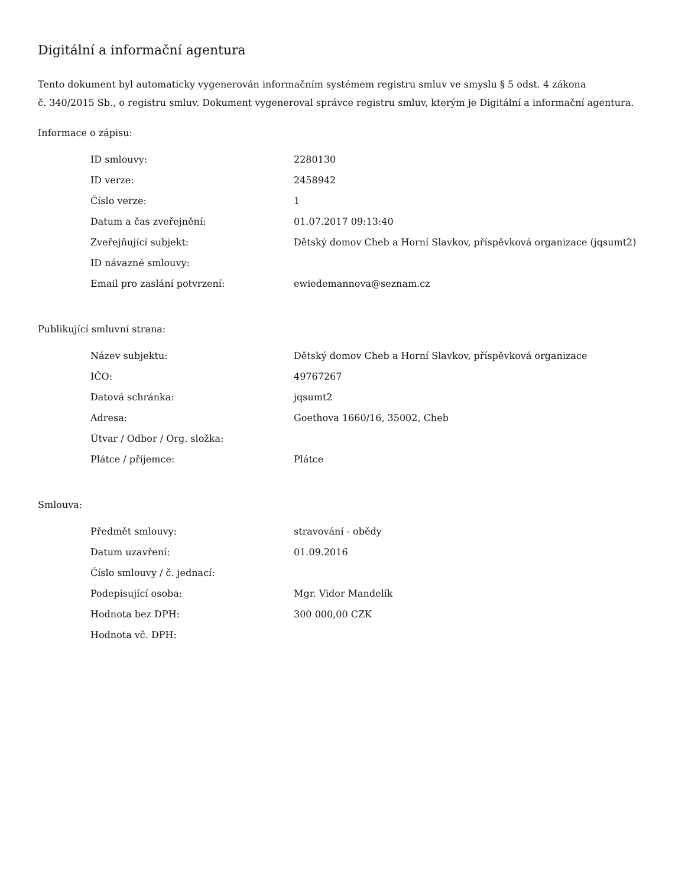Digitální a informační agentura
Tento dokument byl automaticky vygenerován informačním systémem registru smluv ve smyslu § 5 odst. 4 zákona
č. 340/2015 Sb., o registru smluv. Dokument vygeneroval správce registru smluv, kterým je Digitální a informační agentura.
Informace o zápisu:
| ID smlouvy: | 2280130 |
| ID verze: | 2458942 |
| Číslo verze: | 1 |
| Datum a čas zveřejnění: | 01.07.2017 09:13:40 |
| Zveřejňující subjekt: | Dětský domov Cheb a Horní Slavkov, příspěvková organizace (jqsumt2) |
| ID návazné smlouvy: | |
| Email pro zaslání potvrzení: | ewiedemannova@seznam.cz |
Publikující smluvní strana:
| Název subjektu: | Dětský domov Cheb a Horní Slavkov, příspěvková organizace |
| IČO: | 49767267 |
| Datová schránka: | jqsumt2 |
| Adresa: | Goethova 1660/16, 35002, Cheb |
| Útvar / Odbor / Org. složka: | |
| Plátce / příjemce: | Plátce |
Smlouva:
| Předmět smlouvy: | stravování - obědy |
| Datum uzavření: | 01.09.2016 |
| Číslo smlouvy / č. jednací: | |
| Podepisující osoba: | Mgr. Vidor Mandelík |
| Hodnota bez DPH: | 300 000,00 CZK |
| Hodnota vč. DPH: | |